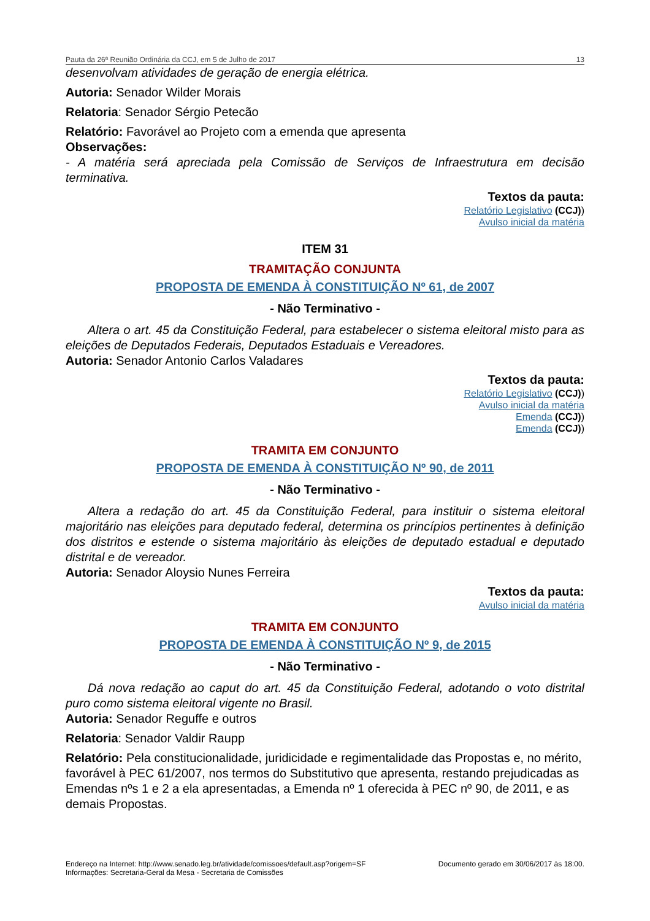Pauta da 26ª Reunião Ordinária da CCJ, em 5 de Julho de 2017 13
desenvolvam atividades de geração de energia elétrica.
Autoria: Senador Wilder Morais
Relatoria: Senador Sérgio Petecão
Relatório: Favorável ao Projeto com a emenda que apresenta
Observações:
- A matéria será apreciada pela Comissão de Serviços de Infraestrutura em decisão terminativa.
Textos da pauta:
Relatório Legislativo (CCJ))
Avulso inicial da matéria
ITEM 31
TRAMITAÇÃO CONJUNTA
PROPOSTA DE EMENDA À CONSTITUIÇÃO Nº 61, de 2007
- Não Terminativo -
Altera o art. 45 da Constituição Federal, para estabelecer o sistema eleitoral misto para as eleições de Deputados Federais, Deputados Estaduais e Vereadores.
Autoria: Senador Antonio Carlos Valadares
Textos da pauta:
Relatório Legislativo (CCJ))
Avulso inicial da matéria
Emenda (CCJ))
Emenda (CCJ))
TRAMITA EM CONJUNTO
PROPOSTA DE EMENDA À CONSTITUIÇÃO Nº 90, de 2011
- Não Terminativo -
Altera a redação do art. 45 da Constituição Federal, para instituir o sistema eleitoral majoritário nas eleições para deputado federal, determina os princípios pertinentes à definição dos distritos e estende o sistema majoritário às eleições de deputado estadual e deputado distrital e de vereador.
Autoria: Senador Aloysio Nunes Ferreira
Textos da pauta:
Avulso inicial da matéria
TRAMITA EM CONJUNTO
PROPOSTA DE EMENDA À CONSTITUIÇÃO Nº 9, de 2015
- Não Terminativo -
Dá nova redação ao caput do art. 45 da Constituição Federal, adotando o voto distrital puro como sistema eleitoral vigente no Brasil.
Autoria: Senador Reguffe e outros
Relatoria: Senador Valdir Raupp
Relatório: Pela constitucionalidade, juridicidade e regimentalidade das Propostas e, no mérito, favorável à PEC 61/2007, nos termos do Substitutivo que apresenta, restando prejudicadas as Emendas nºs 1 e 2 a ela apresentadas, a Emenda nº 1 oferecida à PEC nº 90, de 2011, e as demais Propostas.
Endereço na Internet: http://www.senado.leg.br/atividade/comissoes/default.asp?origem=SF
Informações: Secretaria-Geral da Mesa - Secretaria de Comissões
Documento gerado em 30/06/2017 às 18:00.